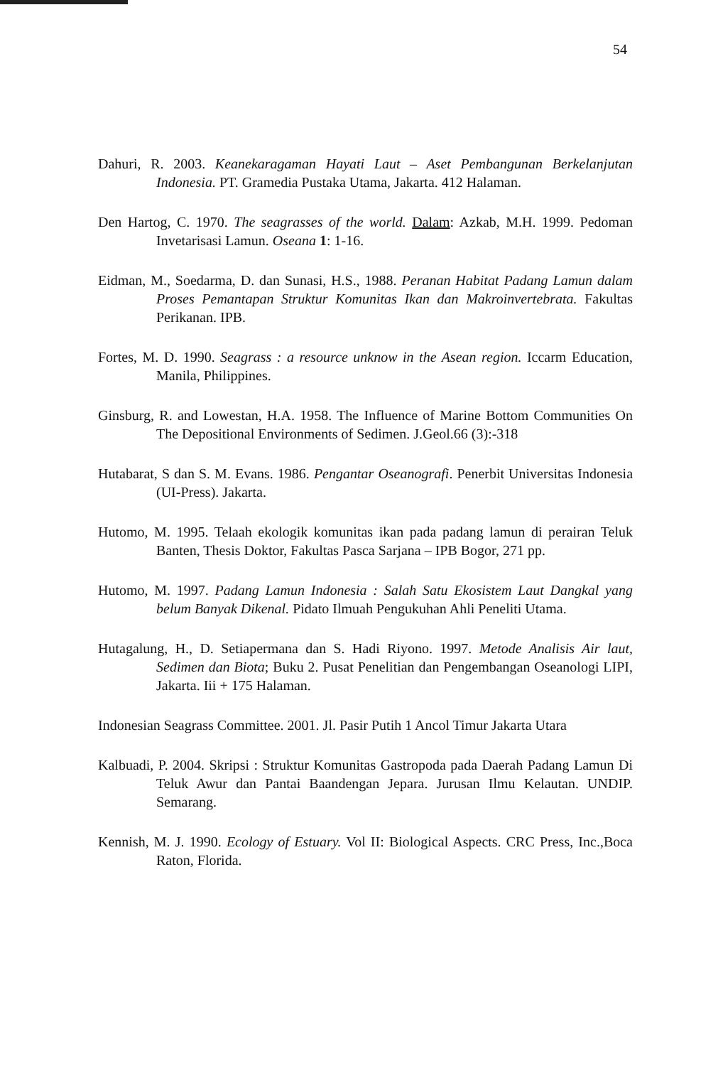54
Dahuri, R. 2003. Keanekaragaman Hayati Laut – Aset Pembangunan Berkelanjutan Indonesia. PT. Gramedia Pustaka Utama, Jakarta. 412 Halaman.
Den Hartog, C. 1970. The seagrasses of the world. Dalam: Azkab, M.H. 1999. Pedoman Invetarisasi Lamun. Oseana 1: 1-16.
Eidman, M., Soedarma, D. dan Sunasi, H.S., 1988. Peranan Habitat Padang Lamun dalam Proses Pemantapan Struktur Komunitas Ikan dan Makroinvertebrata. Fakultas Perikanan. IPB.
Fortes, M. D. 1990. Seagrass : a resource unknow in the Asean region. Iccarm Education, Manila, Philippines.
Ginsburg, R. and Lowestan, H.A. 1958. The Influence of Marine Bottom Communities On The Depositional Environments of Sedimen. J.Geol.66 (3):-318
Hutabarat, S dan S. M. Evans. 1986. Pengantar Oseanografi. Penerbit Universitas Indonesia (UI-Press). Jakarta.
Hutomo, M. 1995. Telaah ekologik komunitas ikan pada padang lamun di perairan Teluk Banten, Thesis Doktor, Fakultas Pasca Sarjana – IPB Bogor, 271 pp.
Hutomo, M. 1997. Padang Lamun Indonesia : Salah Satu Ekosistem Laut Dangkal yang belum Banyak Dikenal. Pidato Ilmuah Pengukuhan Ahli Peneliti Utama.
Hutagalung, H., D. Setiapermana dan S. Hadi Riyono. 1997. Metode Analisis Air laut, Sedimen dan Biota; Buku 2. Pusat Penelitian dan Pengembangan Oseanologi LIPI, Jakarta. Iii + 175 Halaman.
Indonesian Seagrass Committee. 2001. Jl. Pasir Putih 1 Ancol Timur Jakarta Utara
Kalbuadi, P. 2004. Skripsi : Struktur Komunitas Gastropoda pada Daerah Padang Lamun Di Teluk Awur dan Pantai Baandengan Jepara. Jurusan Ilmu Kelautan. UNDIP. Semarang.
Kennish, M. J. 1990. Ecology of Estuary. Vol II: Biological Aspects. CRC Press, Inc.,Boca Raton, Florida.